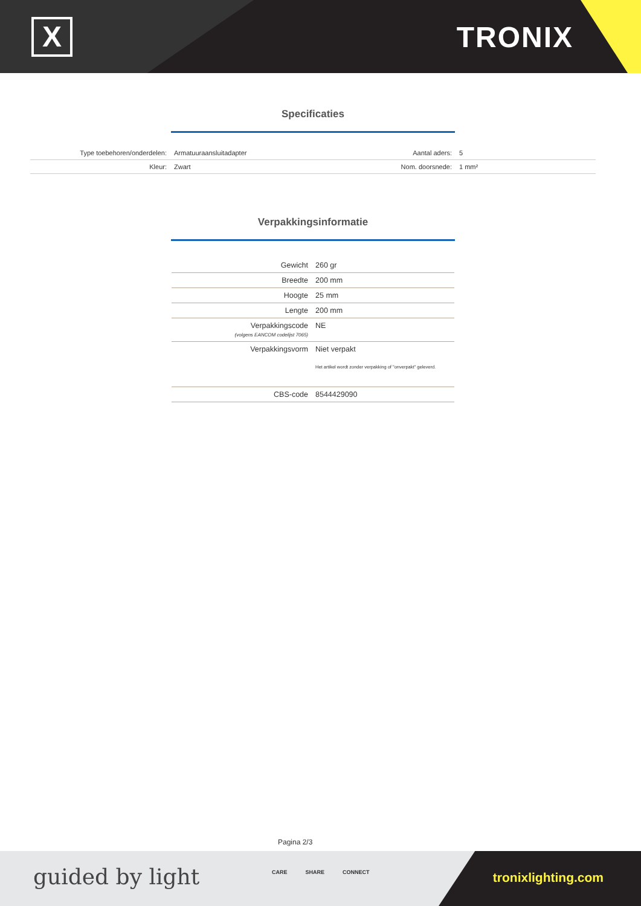X TRONIX
Specificaties
| Type toebehoren/onderdelen: | Armatuuraansluitadapter | Aantal aders: | 5 |
| Kleur: | Zwart | Nom. doorsnede: | 1 mm² |
Verpakkingsinformatie
| Gewicht | 260 gr |
| Breedte | 200 mm |
| Hoogte | 25 mm |
| Lengte | 200 mm |
| Verpakkingscode (volgens EANCOM codelijst 7065) | NE |
| Verpakkingsvorm | Niet verpakt Het artikel wordt zonder verpakking of "onverpakt" geleverd. |
| CBS-code | 8544429090 |
Pagina 2/3
guided by light CARE SHARE CONNECT tronixlighting.com